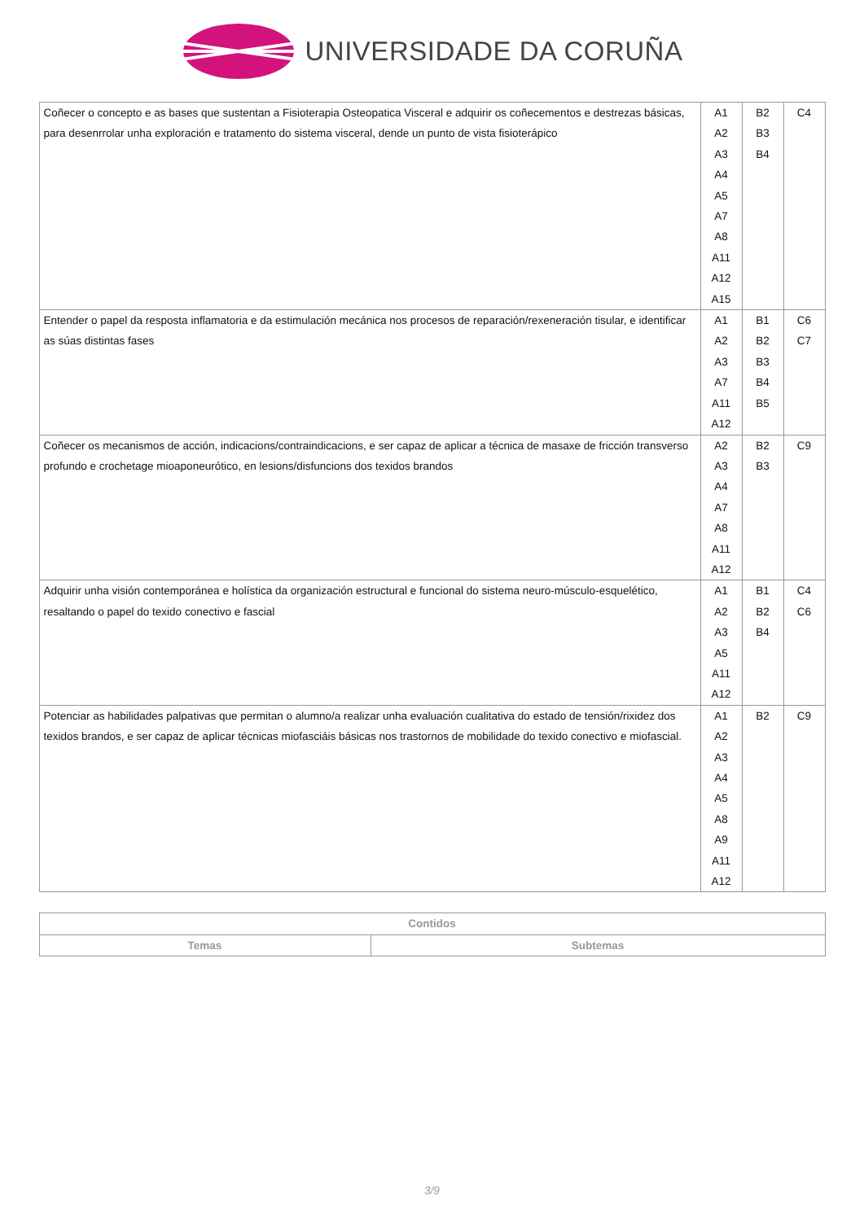UNIVERSIDADE DA CORUÑA
| Coñecer o concepto e as bases que sustentan a Fisioterapia Osteopatica Visceral e adquirir os coñecementos e destrezas básicas, para desenrrolar unha exploración e tratamento do sistema visceral, dende un punto de vista fisioterápico | A1 A2 A3 A4 A5 A7 A8 A11 A12 A15 | B2 B3 B4 | C4 |
| Entender o papel da resposta inflamatoria e da estimulación mecánica nos procesos de reparación/rexeneración tisular, e identificar as súas distintas fases | A1 A2 A3 A7 A11 A12 | B1 B2 B3 B4 B5 | C6 C7 |
| Coñecer os mecanismos de acción, indicacions/contraindicacions, e ser capaz de aplicar a técnica de masaxe de fricción transverso profundo e crochetage mioaponeurótico, en lesions/disfuncions dos texidos brandos | A2 A3 A4 A7 A8 A11 A12 | B2 B3 | C9 |
| Adquirir unha visión contemporánea e holística da organización estructural e funcional do sistema neuro-músculo-esquelético, resaltando o papel do texido conectivo e fascial | A1 A2 A3 A5 A11 A12 | B1 B2 B4 | C4 C6 |
| Potenciar as habilidades palpativas que permitan o alumno/a realizar unha evaluación cualitativa do estado de tensión/rixidez dos texidos brandos, e ser capaz de aplicar técnicas miofasciáis básicas nos trastornos de mobilidade do texido conectivo e miofascial. | A1 A2 A3 A4 A5 A8 A9 A11 A12 | B2 | C9 |
| Contidos | |
| --- | --- |
| Temas | Subtemas |
3/9